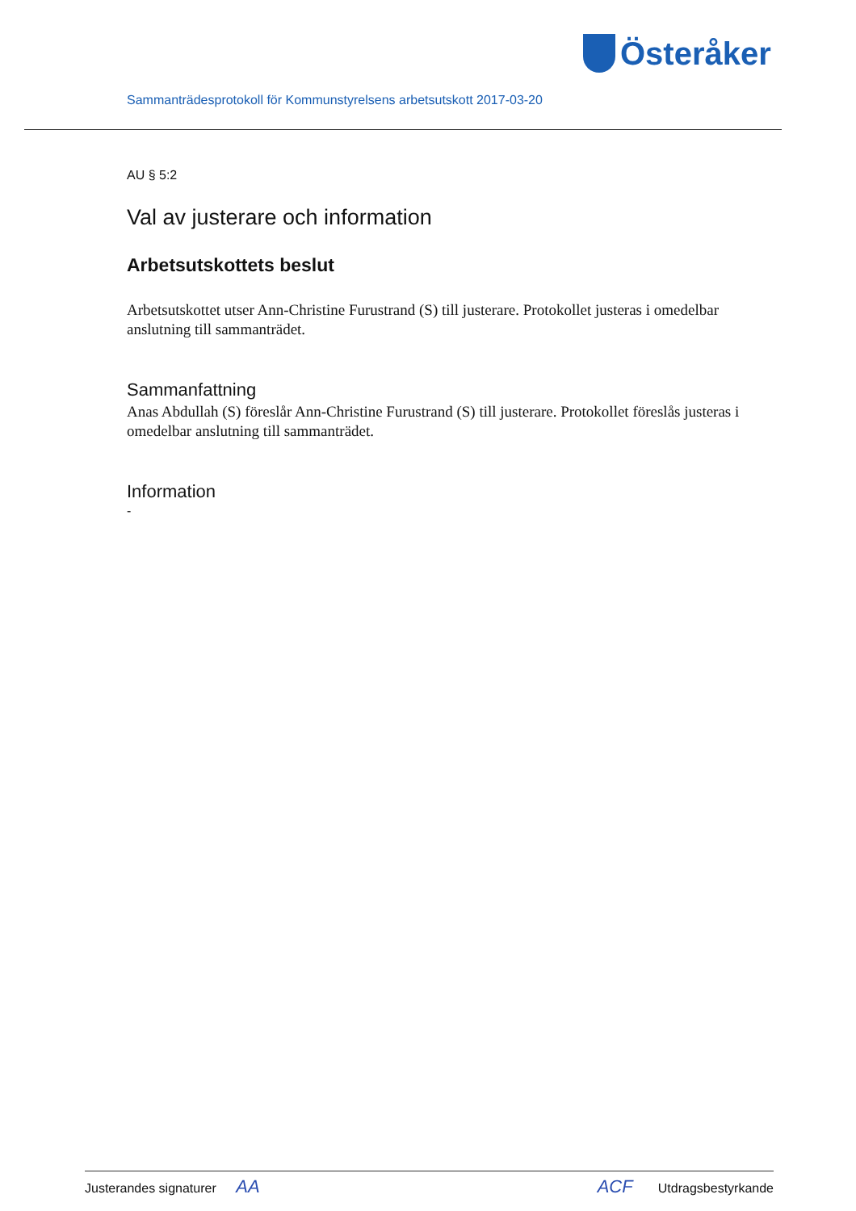Österåker
Sammanträdesprotokoll för Kommunstyrelsens arbetsutskott 2017-03-20
AU § 5:2
Val av justerare och information
Arbetsutskottets beslut
Arbetsutskottet utser Ann-Christine Furustrand (S) till justerare. Protokollet justeras i omedelbar anslutning till sammanträdet.
Sammanfattning
Anas Abdullah (S) föreslår Ann-Christine Furustrand (S) till justerare. Protokollet föreslås justeras i omedelbar anslutning till sammanträdet.
Information
-
Justerandes signaturer AA ACF Utdragsbestyrkande